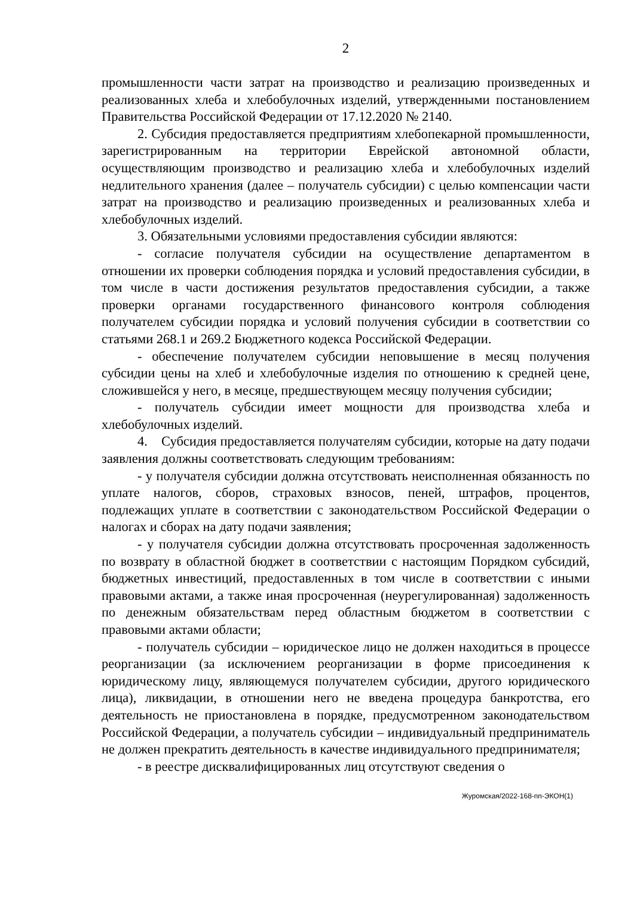2
промышленности части затрат на производство и реализацию произведенных и реализованных хлеба и хлебобулочных изделий, утвержденными постановлением Правительства Российской Федерации от 17.12.2020 № 2140.
2. Субсидия предоставляется предприятиям хлебопекарной промышленности, зарегистрированным на территории Еврейской автономной области, осуществляющим производство и реализацию хлеба и хлебобулочных изделий недлительного хранения (далее – получатель субсидии) с целью компенсации части затрат на производство и реализацию произведенных и реализованных хлеба и хлебобулочных изделий.
3. Обязательными условиями предоставления субсидии являются:
- согласие получателя субсидии на осуществление департаментом в отношении их проверки соблюдения порядка и условий предоставления субсидии, в том числе в части достижения результатов предоставления субсидии, а также проверки органами государственного финансового контроля соблюдения получателем субсидии порядка и условий получения субсидии в соответствии со статьями 268.1 и 269.2 Бюджетного кодекса Российской Федерации.
- обеспечение получателем субсидии неповышение в месяц получения субсидии цены на хлеб и хлебобулочные изделия по отношению к средней цене, сложившейся у него, в месяце, предшествующем месяцу получения субсидии;
- получатель субсидии имеет мощности для производства хлеба и хлебобулочных изделий.
4. Субсидия предоставляется получателям субсидии, которые на дату подачи заявления должны соответствовать следующим требованиям:
- у получателя субсидии должна отсутствовать неисполненная обязанность по уплате налогов, сборов, страховых взносов, пеней, штрафов, процентов, подлежащих уплате в соответствии с законодательством Российской Федерации о налогах и сборах на дату подачи заявления;
- у получателя субсидии должна отсутствовать просроченная задолженность по возврату в областной бюджет в соответствии с настоящим Порядком субсидий, бюджетных инвестиций, предоставленных в том числе в соответствии с иными правовыми актами, а также иная просроченная (неурегулированная) задолженность по денежным обязательствам перед областным бюджетом в соответствии с правовыми актами области;
- получатель субсидии – юридическое лицо не должен находиться в процессе реорганизации (за исключением реорганизации в форме присоединения к юридическому лицу, являющемуся получателем субсидии, другого юридического лица), ликвидации, в отношении него не введена процедура банкротства, его деятельность не приостановлена в порядке, предусмотренном законодательством Российской Федерации, а получатель субсидии – индивидуальный предприниматель не должен прекратить деятельность в качестве индивидуального предпринимателя;
- в реестре дисквалифицированных лиц отсутствуют сведения о
Журомская/2022-168-пп-ЭКОН(1)